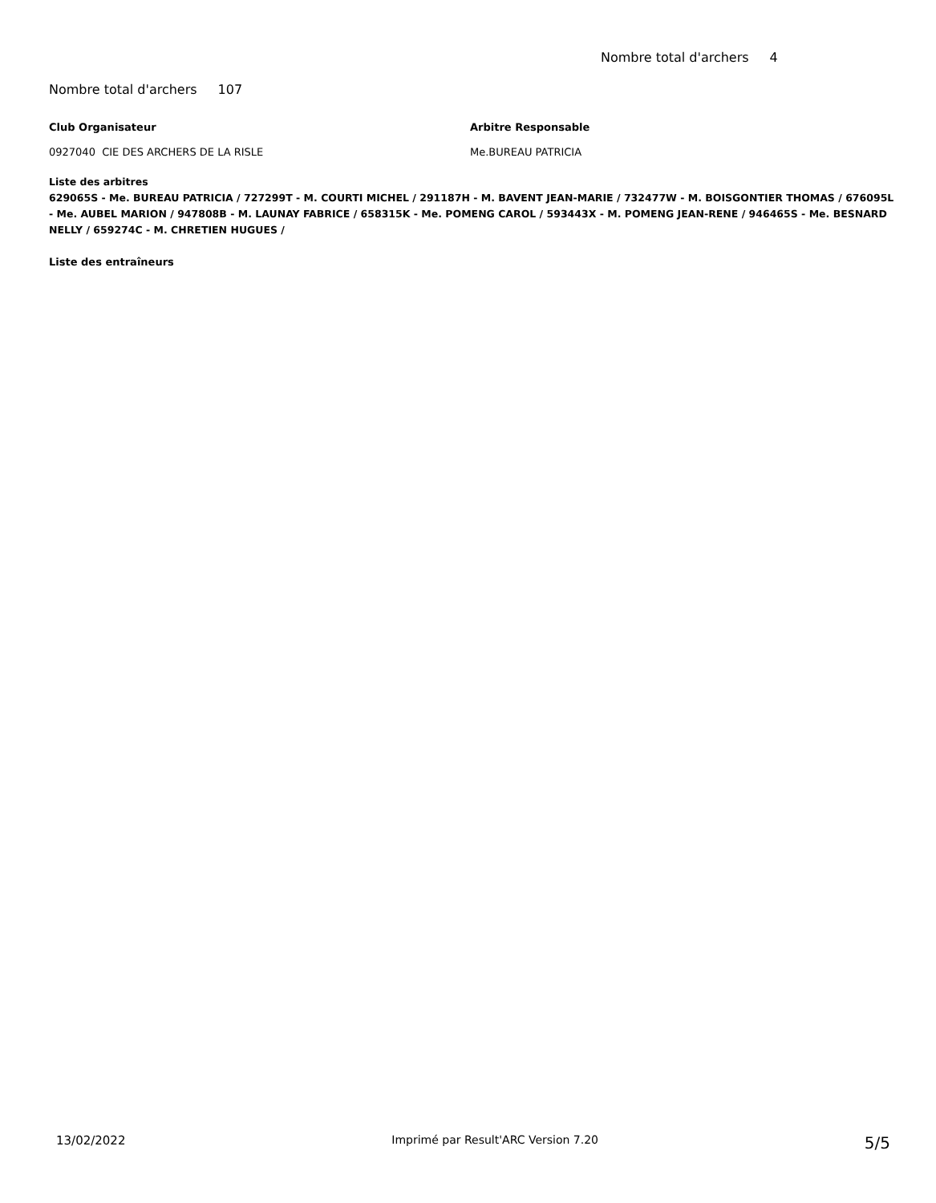Nombre total d'archers 4
Nombre total d'archers 107
Club Organisateur Arbitre Responsable
0927040 CIE DES ARCHERS DE LA RISLE Me.BUREAU PATRICIA
Liste des arbitres
629065S - Me. BUREAU PATRICIA / 727299T - M. COURTI MICHEL / 291187H - M. BAVENT JEAN-MARIE / 732477W - M. BOISGONTIER THOMAS / 676095L - Me. AUBEL MARION / 947808B - M. LAUNAY FABRICE / 658315K - Me. POMENG CAROL / 593443X - M. POMENG JEAN-RENE / 946465S - Me. BESNARD NELLY / 659274C - M. CHRETIEN HUGUES /
Liste des entraîneurs
13/02/2022 Imprimé par Result'ARC Version 7.20 5/5